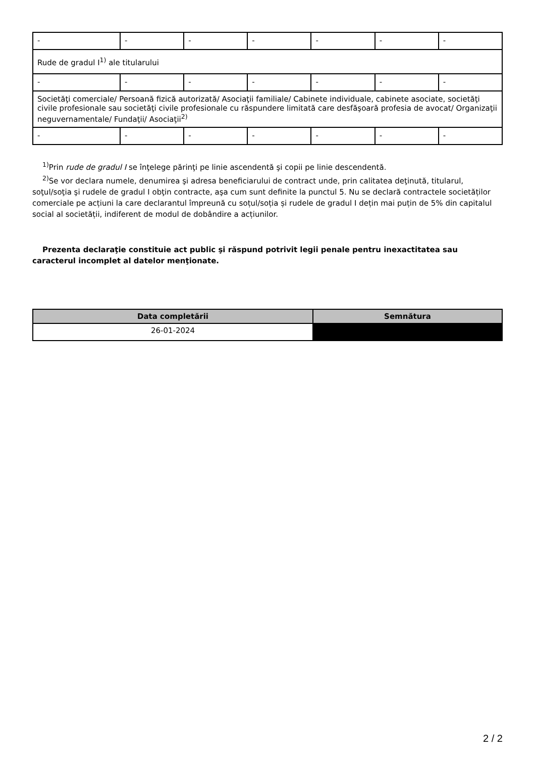| - | - | - | - | - | - | - |
| Rude de gradul I<sup>1)</sup> ale titularului | | | | | | |
| - | - | - | - | - | - | - |
| Societăţi comerciale/ Persoană fizică autorizată/ Asociaţii familiale/ Cabinete individuale, cabinete asociate, societăţi civile profesionale sau societăţi civile profesionale cu răspundere limitată care desfăşoară profesia de avocat/ Organizaţii neguvernamentale/ Fundaţii/ Asociaţii<sup>2)</sup> | | | | | | |
| - | - | - | - | - | - | - |
<sup>1)</sup> Prin rude de gradul I se înţelege părinţi pe linie ascendentă şi copii pe linie descendentă.
<sup>2)</sup> Se vor declara numele, denumirea şi adresa beneficiarului de contract unde, prin calitatea deţinută, titularul, soţul/soţia şi rudele de gradul I obţin contracte, aşa cum sunt definite la punctul 5. Nu se declară contractele societăților comerciale pe acțiuni la care declarantul împreună cu soțul/soția și rudele de gradul I dețin mai puțin de 5% din capitalul social al societății, indiferent de modul de dobândire a acțiunilor.
Prezenta declaraţie constituie act public şi răspund potrivit legii penale pentru inexactitatea sau caracterul incomplet al datelor menţionate.
| Data completării | Semnătura |
| --- | --- |
| 26-01-2024 | |
2 / 2